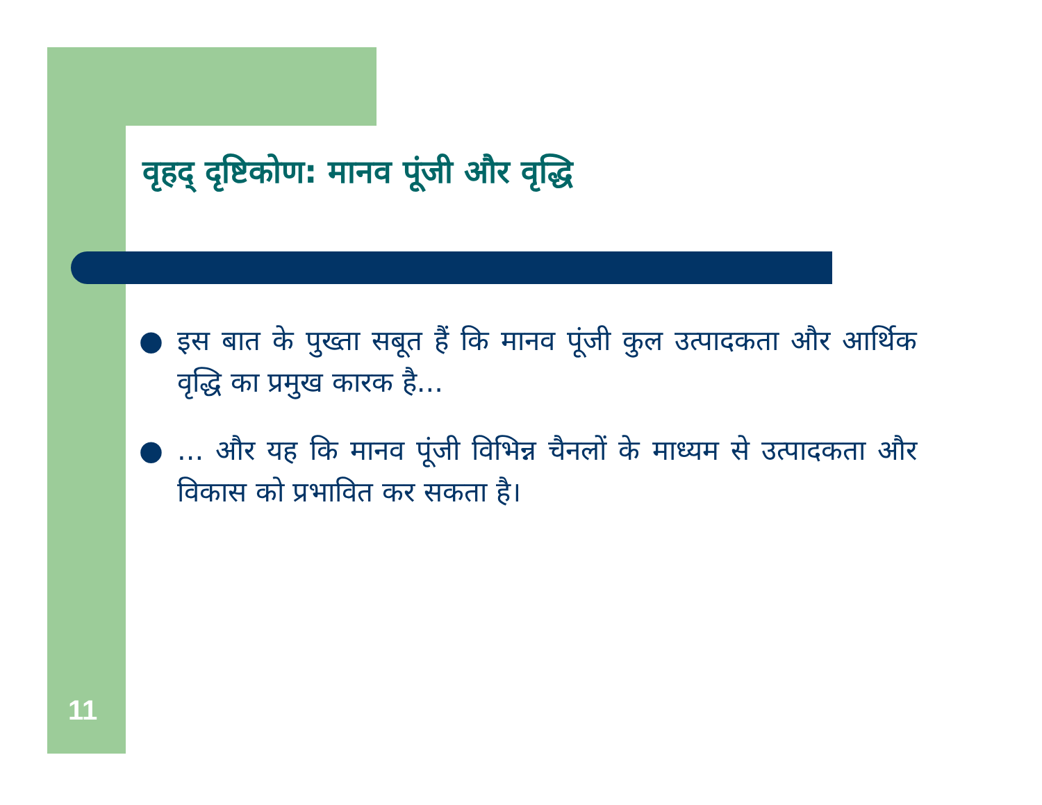वृहद् दृष्टिकोण: मानव पूंजी और वृद्धि
● इस बात के पुख्ता सबूत हैं कि मानव पूंजी कुल उत्पादकता और आर्थिक वृद्धि का प्रमुख कारक है...
●... और यह कि मानव पूंजी विभिन्न चैनलों के माध्यम से उत्पादकता और विकास को प्रभावित कर सकता है।
11